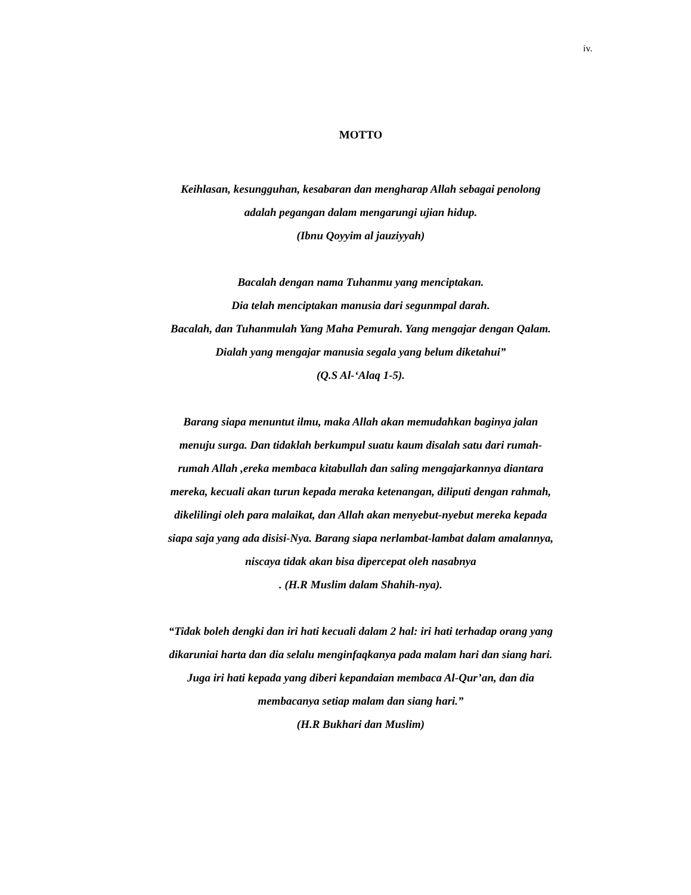iv.
MOTTO
Keihlasan, kesungguhan, kesabaran dan mengharap Allah sebagai penolong
adalah pegangan dalam mengarungi ujian hidup.
(Ibnu Qoyyim al jauziyyah)
Bacalah dengan nama Tuhanmu yang menciptakan.
Dia telah menciptakan manusia dari segunmpal darah.
Bacalah, dan Tuhanmulah Yang Maha Pemurah. Yang mengajar dengan Qalam.
Dialah yang mengajar manusia segala yang belum diketahui”
(Q.S Al-‘Alaq 1-5).
Barang siapa menuntut ilmu, maka Allah akan memudahkan baginya jalan
menuju surga. Dan tidaklah berkumpul suatu kaum disalah satu dari rumah-
rumah Allah ,ereka membaca kitabullah dan saling mengajarkannya diantara
mereka, kecuali akan turun kepada meraka ketenangan, diliputi dengan rahmah,
dikelilingi oleh para malaikat, dan Allah akan menyebut-nyebut mereka kepada
siapa saja yang ada disisi-Nya. Barang siapa nerlambat-lambat dalam amalannya,
niscaya tidak akan bisa dipercepat oleh nasabnya
. (H.R Muslim dalam Shahih-nya).
“Tidak boleh dengki dan iri hati kecuali dalam 2 hal: iri hati terhadap orang yang
dikaruniai harta dan dia selalu menginfaqkanya pada malam hari dan siang hari.
Juga iri hati kepada yang diberi kepandaian membaca Al-Qur’an, dan dia
membacanya setiap malam dan siang hari.”
(H.R Bukhari dan Muslim)